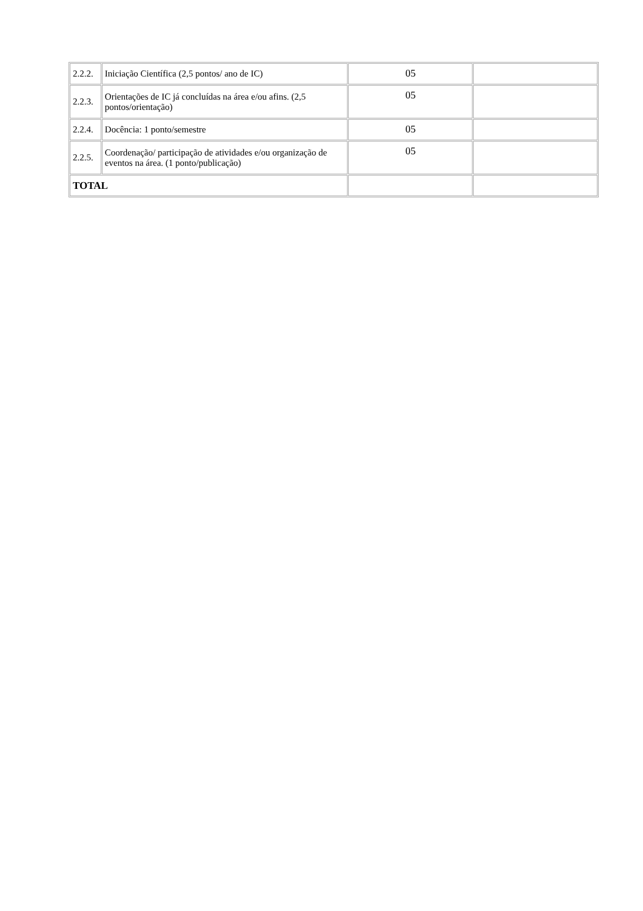| 2.2.2. | Iniciação Científica (2,5 pontos/ ano de IC) | 05 | |
| 2.2.3. | Orientações de IC já concluídas na área e/ou afins. (2,5 pontos/orientação) | 05 | |
| 2.2.4. | Docência: 1 ponto/semestre | 05 | |
| 2.2.5. | Coordenação/ participação de atividades e/ou organização de eventos na área. (1 ponto/publicação) | 05 | |
| TOTAL | | | |